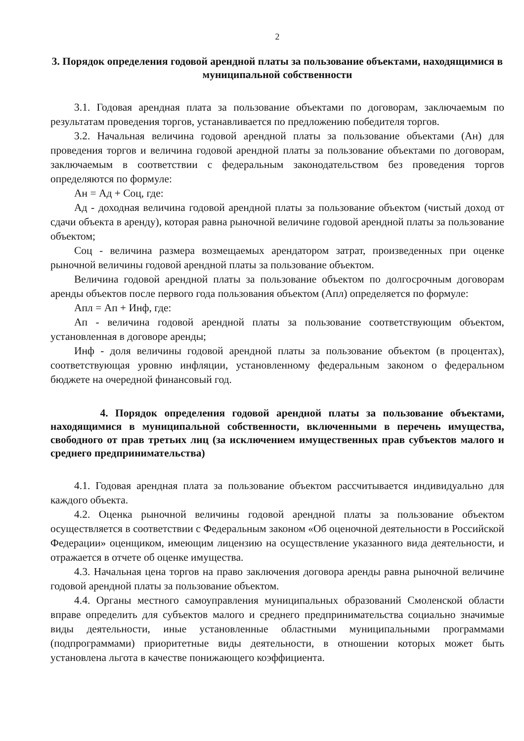2
3. Порядок определения годовой арендной платы за пользование объектами, находящимися в муниципальной собственности
3.1. Годовая арендная плата за пользование объектами по договорам, заключаемым по результатам проведения торгов, устанавливается по предложению победителя торгов.
3.2. Начальная величина годовой арендной платы за пользование объектами (Ан) для проведения торгов и величина годовой арендной платы за пользование объектами по договорам, заключаемым в соответствии с федеральным законодательством без проведения торгов определяются по формуле:
Ан = Ад + Соц, где:
Ад - доходная величина годовой арендной платы за пользование объектом (чистый доход от сдачи объекта в аренду), которая равна рыночной величине годовой арендной платы за пользование объектом;
Соц - величина размера возмещаемых арендатором затрат, произведенных при оценке рыночной величины годовой арендной платы за пользование объектом.
Величина годовой арендной платы за пользование объектом по долгосрочным договорам аренды объектов после первого года пользования объектом (Апл) определяется по формуле:
Апл = Ап + Инф, где:
Ап - величина годовой арендной платы за пользование соответствующим объектом, установленная в договоре аренды;
Инф - доля величины годовой арендной платы за пользование объектом (в процентах), соответствующая уровню инфляции, установленному федеральным законом о федеральном бюджете на очередной финансовый год.
4. Порядок определения годовой арендной платы за пользование объектами, находящимися в муниципальной собственности, включенными в перечень имущества, свободного от прав третьих лиц (за исключением имущественных прав субъектов малого и среднего предпринимательства)
4.1. Годовая арендная плата за пользование объектом рассчитывается индивидуально для каждого объекта.
4.2. Оценка рыночной величины годовой арендной платы за пользование объектом осуществляется в соответствии с Федеральным законом «Об оценочной деятельности в Российской Федерации» оценщиком, имеющим лицензию на осуществление указанного вида деятельности, и отражается в отчете об оценке имущества.
4.3. Начальная цена торгов на право заключения договора аренды равна рыночной величине годовой арендной платы за пользование объектом.
4.4. Органы местного самоуправления муниципальных образований Смоленской области вправе определить для субъектов малого и среднего предпринимательства социально значимые виды деятельности, иные установленные областными муниципальными программами (подпрограммами) приоритетные виды деятельности, в отношении которых может быть установлена льгота в качестве понижающего коэффициента.